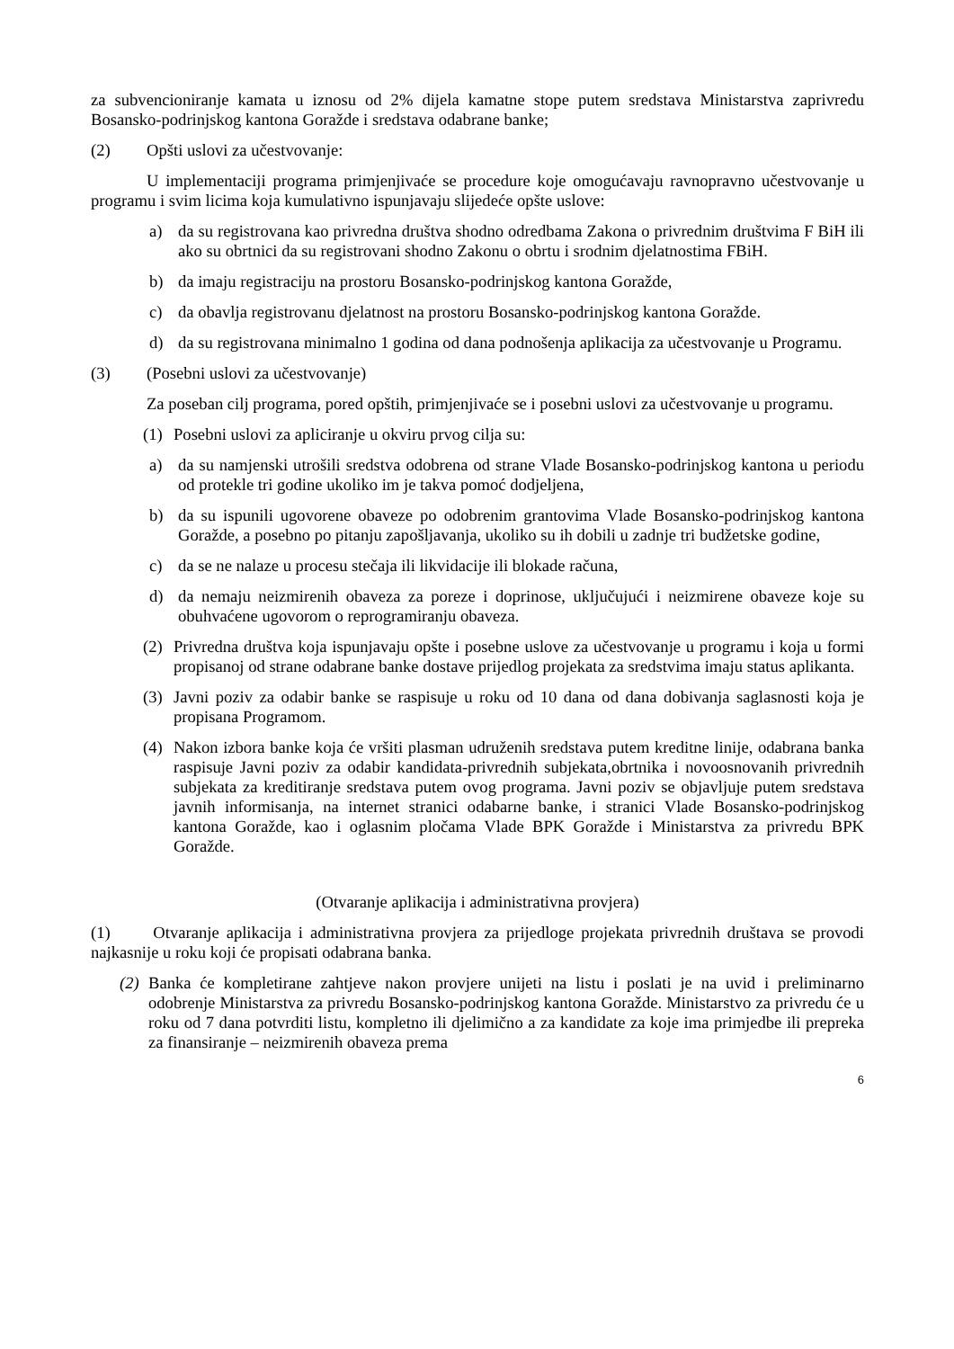za subvencioniranje kamata u iznosu od 2% dijela kamatne stope putem sredstava Ministarstva zaprivredu Bosansko-podrinjskog kantona Goražde i sredstava odabrane banke;
(2) Opšti uslovi za učestvovanje:
U implementaciji programa primjenjivaće se procedure koje omogućavaju ravnopravno učestvovanje u programu i svim licima koja kumulativno ispunjavaju slijedeće opšte uslove:
a) da su registrovana kao privredna društva shodno odredbama Zakona o privrednim društvima F BiH ili ako su obrtnici da su registrovani shodno Zakonu o obrtu i srodnim djelatnostima FBiH.
b) da imaju registraciju na prostoru Bosansko-podrinjskog kantona Goražde,
c) da obavlja registrovanu djelatnost na prostoru Bosansko-podrinjskog kantona Goražde.
d) da su registrovana minimalno 1 godina od dana podnošenja aplikacija za učestvovanje u Programu.
(3) (Posebni uslovi za učestvovanje)
Za poseban cilj programa, pored opštih, primjenjivaće se i posebni uslovi za učestvovanje u programu.
(1) Posebni uslovi za apliciranje u okviru prvog cilja su:
a) da su namjenski utrošili sredstva odobrena od strane Vlade Bosansko-podrinjskog kantona u periodu od protekle tri godine ukoliko im je takva pomoć dodjeljena,
b) da su ispunili ugovorene obaveze po odobrenim grantovima Vlade Bosansko-podrinjskog kantona Goražde, a posebno po pitanju zapošljavanja, ukoliko su ih dobili u zadnje tri budžetske godine,
c) da se ne nalaze u procesu stečaja ili likvidacije ili blokade računa,
d) da nemaju neizmirenih obaveza za poreze i doprinose, uključujući i neizmirene obaveze koje su obuhvaćene ugovorom o reprogramiranju obaveza.
(2) Privredna društva koja ispunjavaju opšte i posebne uslove za učestvovanje u programu i koja u formi propisanoj od strane odabrane banke dostave prijedlog projekata za sredstvima imaju status aplikanta.
(3) Javni poziv za odabir banke se raspisuje u roku od 10 dana od dana dobivanja saglasnosti koja je propisana Programom.
(4) Nakon izbora banke koja će vršiti plasman udruženih sredstava putem kreditne linije, odabrana banka raspisuje Javni poziv za odabir kandidata-privrednih subjekata,obrtnika i novoosnovanih privrednih subjekata za kreditiranje sredstava putem ovog programa. Javni poziv se objavljuje putem sredstava javnih informisanja, na internet stranici odabarne banke, i stranici Vlade Bosansko-podrinjskog kantona Goražde, kao i oglasnim pločama Vlade BPK Goražde i Ministarstva za privredu BPK Goražde.
(Otvaranje aplikacija i administrativna provjera)
(1) Otvaranje aplikacija i administrativna provjera za prijedloge projekata privrednih društava se provodi najkasnije u roku koji će propisati odabrana banka.
(2) Banka će kompletirane zahtjeve nakon provjere unijeti na listu i poslati je na uvid i preliminarno odobrenje Ministarstva za privredu Bosansko-podrinjskog kantona Goražde. Ministarstvo za privredu će u roku od 7 dana potvrditi listu, kompletno ili djelimično a za kandidate za koje ima primjedbe ili prepreka za finansiranje – neizmirenih obaveza prema
6